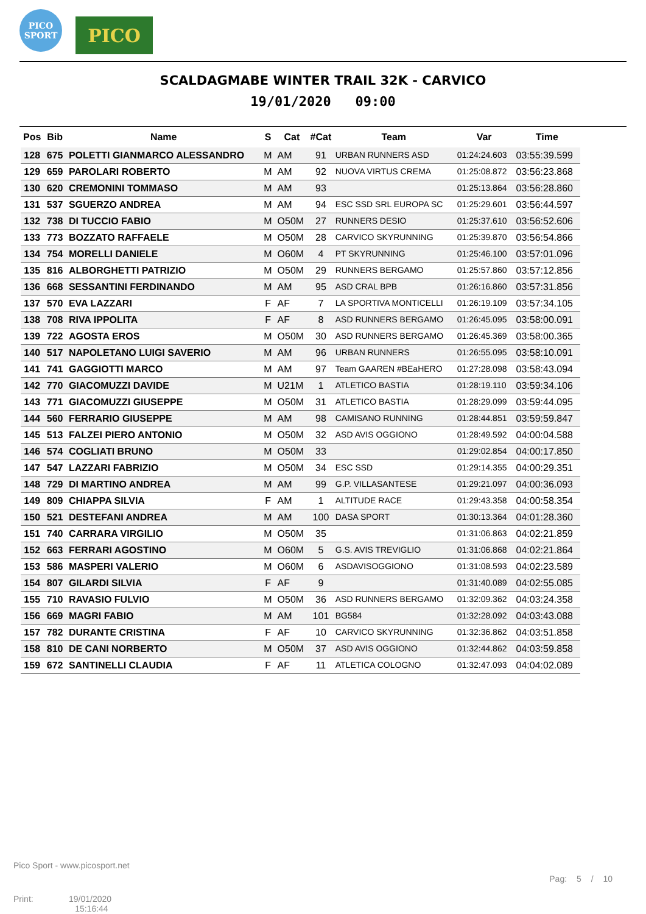PICO
SPORT
PICO
SCALDAGMABE WINTER TRAIL 32K - CARVICO
19/01/2020 09:00
| Pos | Bib | Name | S | Cat | #Cat | Team | Var | Time |
| --- | --- | --- | --- | --- | --- | --- | --- | --- |
| 128 | 675 | POLETTI GIANMARCO ALESSANDRO | M | AM | 91 | URBAN RUNNERS ASD | 01:24:24.603 | 03:55:39.599 |
| 129 | 659 | PAROLARI ROBERTO | M | AM | 92 | NUOVA VIRTUS CREMA | 01:25:08.872 | 03:56:23.868 |
| 130 | 620 | CREMONINI TOMMASO | M | AM | 93 | | 01:25:13.864 | 03:56:28.860 |
| 131 | 537 | SGUERZO ANDREA | M | AM | 94 | ESC SSD SRL EUROPA SC | 01:25:29.601 | 03:56:44.597 |
| 132 | 738 | DI TUCCIO FABIO | M | O50M | 27 | RUNNERS DESIO | 01:25:37.610 | 03:56:52.606 |
| 133 | 773 | BOZZATO RAFFAELE | M | O50M | 28 | CARVICO SKYRUNNING | 01:25:39.870 | 03:56:54.866 |
| 134 | 754 | MORELLI DANIELE | M | O60M | 4 | PT SKYRUNNING | 01:25:46.100 | 03:57:01.096 |
| 135 | 816 | ALBORGHETTI PATRIZIO | M | O50M | 29 | RUNNERS BERGAMO | 01:25:57.860 | 03:57:12.856 |
| 136 | 668 | SESSANTINI FERDINANDO | M | AM | 95 | ASD CRAL BPB | 01:26:16.860 | 03:57:31.856 |
| 137 | 570 | EVA LAZZARI | F | AF | 7 | LA SPORTIVA MONTICELLI | 01:26:19.109 | 03:57:34.105 |
| 138 | 708 | RIVA IPPOLITA | F | AF | 8 | ASD RUNNERS BERGAMO | 01:26:45.095 | 03:58:00.091 |
| 139 | 722 | AGOSTA EROS | M | O50M | 30 | ASD RUNNERS BERGAMO | 01:26:45.369 | 03:58:00.365 |
| 140 | 517 | NAPOLETANO LUIGI SAVERIO | M | AM | 96 | URBAN RUNNERS | 01:26:55.095 | 03:58:10.091 |
| 141 | 741 | GAGGIOTTI MARCO | M | AM | 97 | Team GAAREN #BEaHERO | 01:27:28.098 | 03:58:43.094 |
| 142 | 770 | GIACOMUZZI DAVIDE | M | U21M | 1 | ATLETICO BASTIA | 01:28:19.110 | 03:59:34.106 |
| 143 | 771 | GIACOMUZZI GIUSEPPE | M | O50M | 31 | ATLETICO BASTIA | 01:28:29.099 | 03:59:44.095 |
| 144 | 560 | FERRARIO GIUSEPPE | M | AM | 98 | CAMISANO RUNNING | 01:28:44.851 | 03:59:59.847 |
| 145 | 513 | FALZEI PIERO ANTONIO | M | O50M | 32 | ASD AVIS OGGIONO | 01:28:49.592 | 04:00:04.588 |
| 146 | 574 | COGLIATI BRUNO | M | O50M | 33 | | 01:29:02.854 | 04:00:17.850 |
| 147 | 547 | LAZZARI FABRIZIO | M | O50M | 34 | ESC SSD | 01:29:14.355 | 04:00:29.351 |
| 148 | 729 | DI MARTINO ANDREA | M | AM | 99 | G.P. VILLASANTESE | 01:29:21.097 | 04:00:36.093 |
| 149 | 809 | CHIAPPA SILVIA | F | AM | 1 | ALTITUDE RACE | 01:29:43.358 | 04:00:58.354 |
| 150 | 521 | DESTEFANI ANDREA | M | AM | 100 | DASA SPORT | 01:30:13.364 | 04:01:28.360 |
| 151 | 740 | CARRARA VIRGILIO | M | O50M | 35 | | 01:31:06.863 | 04:02:21.859 |
| 152 | 663 | FERRARI AGOSTINO | M | O60M | 5 | G.S. AVIS TREVIGLIO | 01:31:06.868 | 04:02:21.864 |
| 153 | 586 | MASPERI VALERIO | M | O60M | 6 | ASDAVISOGGIONO | 01:31:08.593 | 04:02:23.589 |
| 154 | 807 | GILARDI SILVIA | F | AF | 9 | | 01:31:40.089 | 04:02:55.085 |
| 155 | 710 | RAVASIO FULVIO | M | O50M | 36 | ASD RUNNERS BERGAMO | 01:32:09.362 | 04:03:24.358 |
| 156 | 669 | MAGRI FABIO | M | AM | 101 | BG584 | 01:32:28.092 | 04:03:43.088 |
| 157 | 782 | DURANTE CRISTINA | F | AF | 10 | CARVICO SKYRUNNING | 01:32:36.862 | 04:03:51.858 |
| 158 | 810 | DE CANI NORBERTO | M | O50M | 37 | ASD AVIS OGGIONO | 01:32:44.862 | 04:03:59.858 |
| 159 | 672 | SANTINELLI CLAUDIA | F | AF | 11 | ATLETICA COLOGNO | 01:32:47.093 | 04:04:02.089 |
Pico Sport - www.picosport.net
Pag: 5 / 10
Print: 19/01/2020
15:16:44